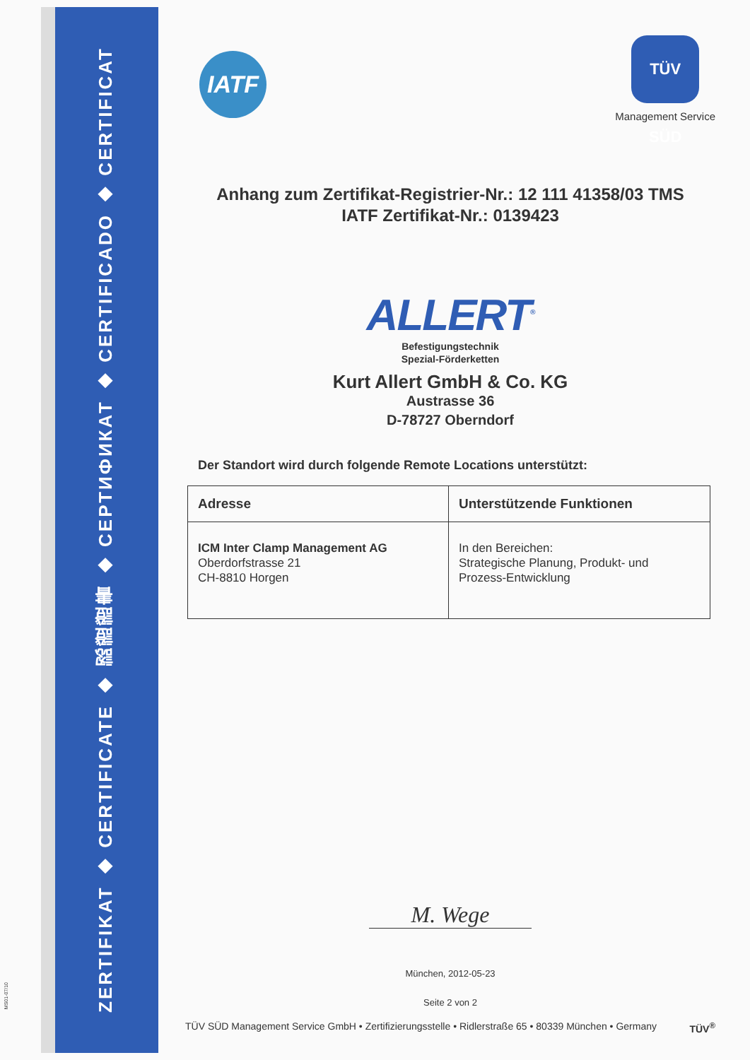ZERTIFIKAT ◆ CERTIFICATE ◆ 認證證書 ◆ СЕРТИФИКАТ ◆ CERTIFICADO ◆ CERTIFICAT
MS01-07/10
IATF
TÜV SÜD
Management Service
Anhang zum Zertifikat-Registrier-Nr.: 12 111 41358/03 TMS
IATF Zertifikat-Nr.: 0139423
ALLERT<sup>®</sup>
Befestigungstechnik
Spezial-Förderketten
Kurt Allert GmbH & Co. KG
Austrasse 36
D-78727 Oberndorf
Der Standort wird durch folgende Remote Locations unterstützt:
| Adresse | Unterstützende Funktionen |
| --- | --- |
| ICM Inter Clamp Management AG Oberdorfstrasse 21 CH-8810 Horgen | In den Bereichen: Strategische Planung, Produkt- und Prozess-Entwicklung |
M. Wege
München, 2012-05-23
Seite 2 von 2
TÜV SÜD Management Service GmbH • Zertifizierungsstelle • Ridlerstraße 65 • 80339 München • Germany TÜV<sup>®</sup>